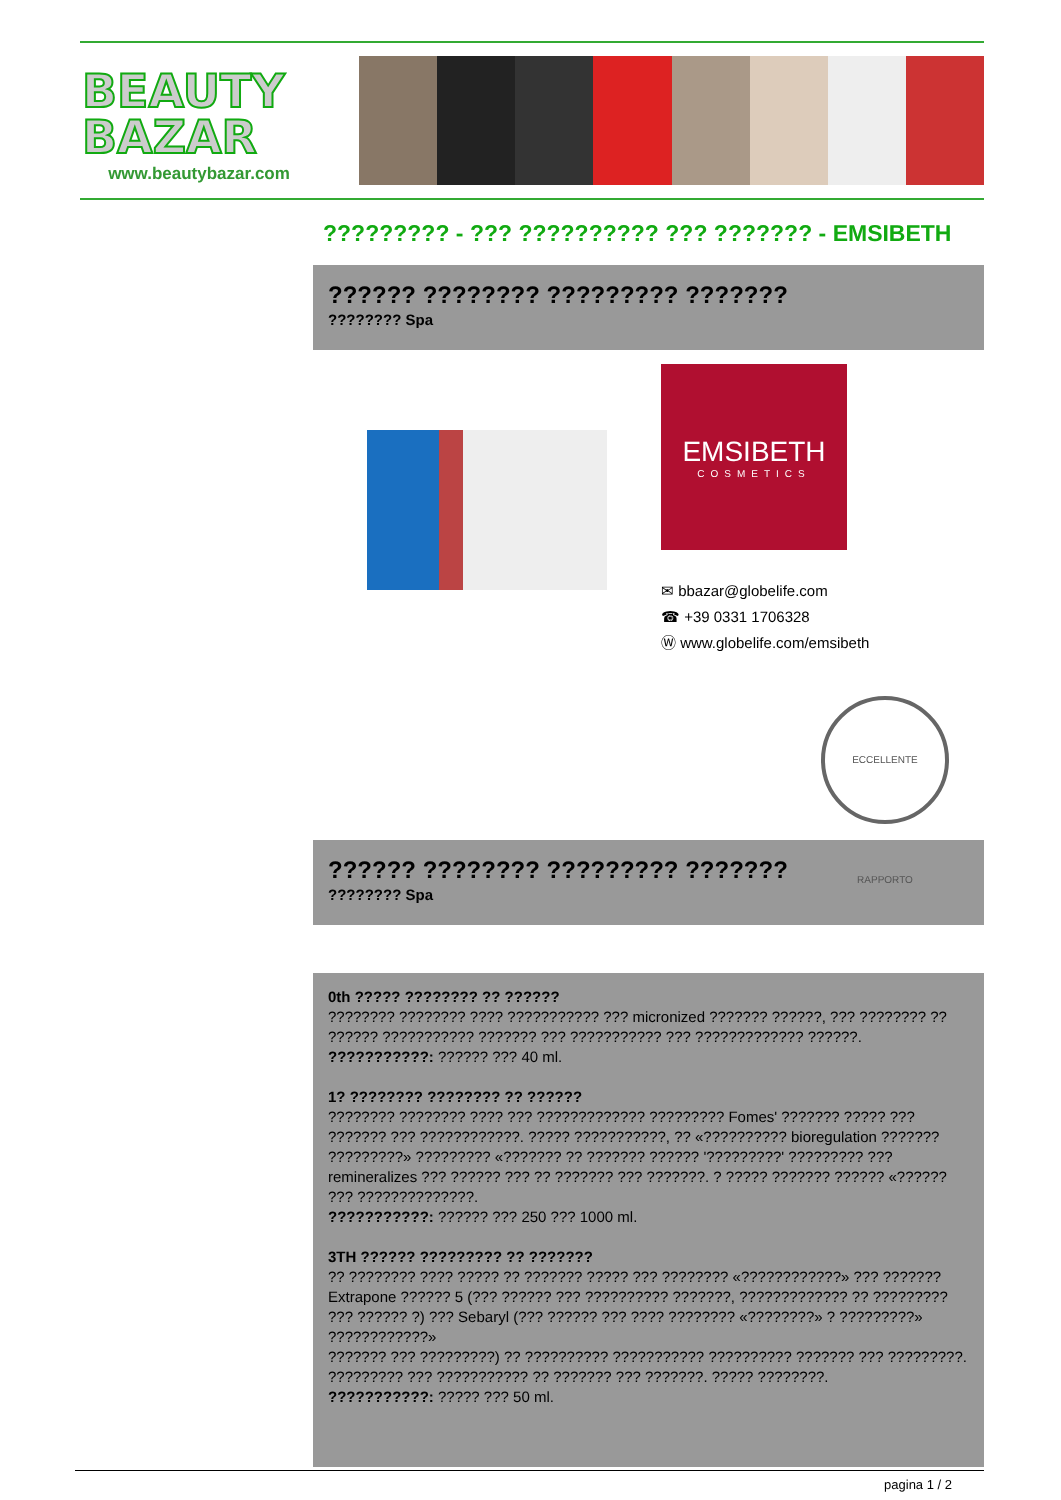BEAUTY
BAZAR
www.beautybazar.com
????????? - ??? ?????????? ??? ??????? - EMSIBETH
?????? ???????? ????????? ???????
???????? Spa
EMSIBETH
COSMETICS
✉ bbazar@globelife.com
☎ +39 0331 1706328
Ⓦ www.globelife.com/emsibeth
ECCELLENTE RAPPORTO
?????? ???????? ????????? ???????
???????? Spa
0th ????? ???????? ?? ??????
???????? ???????? ???? ??????????? ??? micronized ??????? ??????, ??? ???????? ?? ?????? ??????????? ??????? ??? ??????????? ??? ????????????? ??????.
???????????: ?????? ??? 40 ml.
1? ???????? ???????? ?? ??????
???????? ???????? ???? ??? ????????????? ????????? Fomes' ??????? ????? ??? ??????? ??? ????????????. ????? ???????????, ?? «?????????? bioregulation ??????? ?????????» ????????? «??????? ?? ??????? ?????? '?????????' ????????? ??? remineralizes ??? ?????? ??? ?? ??????? ??? ???????. ? ????? ??????? ?????? «?????? ??? ??????????????.
???????????: ?????? ??? 250 ??? 1000 ml.
3TH ?????? ????????? ?? ???????
?? ???????? ???? ????? ?? ??????? ????? ??? ???????? «????????????» ??? ??????? Extrapone ?????? 5 (??? ?????? ??? ?????????? ???????, ????????????? ?? ????????? ??? ?????? ?) ??? Sebaryl (??? ?????? ??? ???? ???????? «????????» ? ?????????» ????????????»
??????? ??? ?????????) ?? ?????????? ??????????? ?????????? ??????? ??? ?????????. ????????? ??? ??????????? ?? ??????? ??? ???????. ????? ????????.
???????????: ????? ??? 50 ml.
pagina 1 / 2